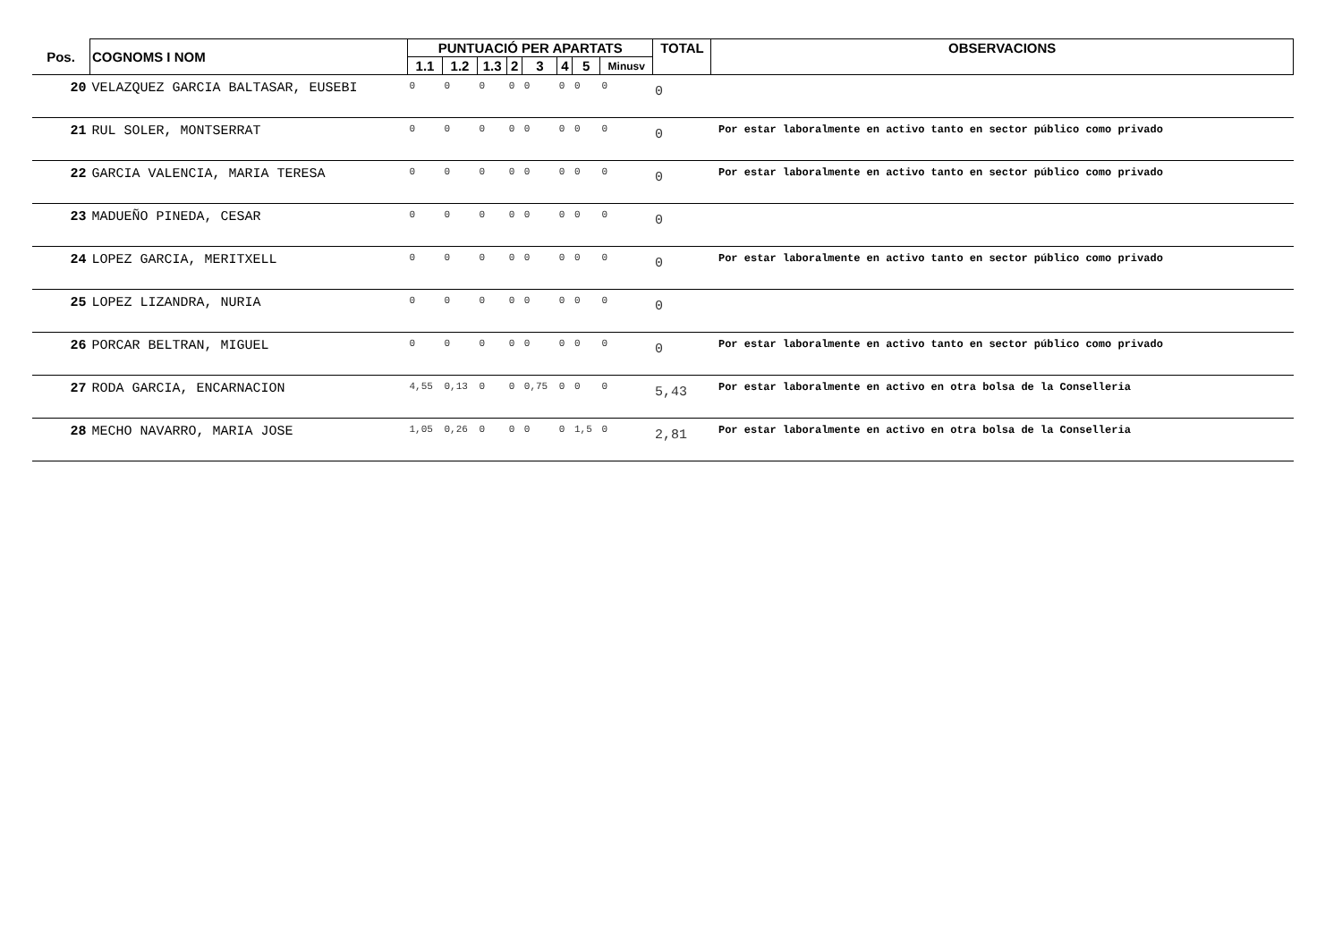| Pos. | COGNOMS I NOM | PUNTUACIÓ PER APARTATS | | | | | | | | TOTAL | OBSERVACIONS |
| --- | --- | --- | --- | --- | --- | --- | --- | --- | --- | --- | --- |
| | | 1.1 | 1.2 | 1.3 | 2 | 3 | 4 | 5 | Minusv | | |
| 20 | VELAZQUEZ GARCIA BALTASAR, EUSEBI | 0 | 0 | 0 | 0 | 0 | 0 | 0 | 0 | 0 | |
| 21 | RUL SOLER, MONTSERRAT | 0 | 0 | 0 | 0 | 0 | 0 | 0 | 0 | 0 | Por estar laboralmente en activo tanto en sector público como privado |
| 22 | GARCIA VALENCIA, MARIA TERESA | 0 | 0 | 0 | 0 | 0 | 0 | 0 | 0 | 0 | Por estar laboralmente en activo tanto en sector público como privado |
| 23 | MADUEÑO PINEDA, CESAR | 0 | 0 | 0 | 0 | 0 | 0 | 0 | 0 | 0 | |
| 24 | LOPEZ GARCIA, MERITXELL | 0 | 0 | 0 | 0 | 0 | 0 | 0 | 0 | 0 | Por estar laboralmente en activo tanto en sector público como privado |
| 25 | LOPEZ LIZANDRA, NURIA | 0 | 0 | 0 | 0 | 0 | 0 | 0 | 0 | 0 | |
| 26 | PORCAR BELTRAN, MIGUEL | 0 | 0 | 0 | 0 | 0 | 0 | 0 | 0 | 0 | Por estar laboralmente en activo tanto en sector público como privado |
| 27 | RODA GARCIA, ENCARNACION | 4,55 | 0,13 | 0 | 0 | 0,75 | 0 | 0 | 0 | 5,43 | Por estar laboralmente en activo en otra bolsa de la Conselleria |
| 28 | MECHO NAVARRO, MARIA JOSE | 1,05 | 0,26 | 0 | 0 | 0 | 0 | 1,5 | 0 | 2,81 | Por estar laboralmente en activo en otra bolsa de la Conselleria |